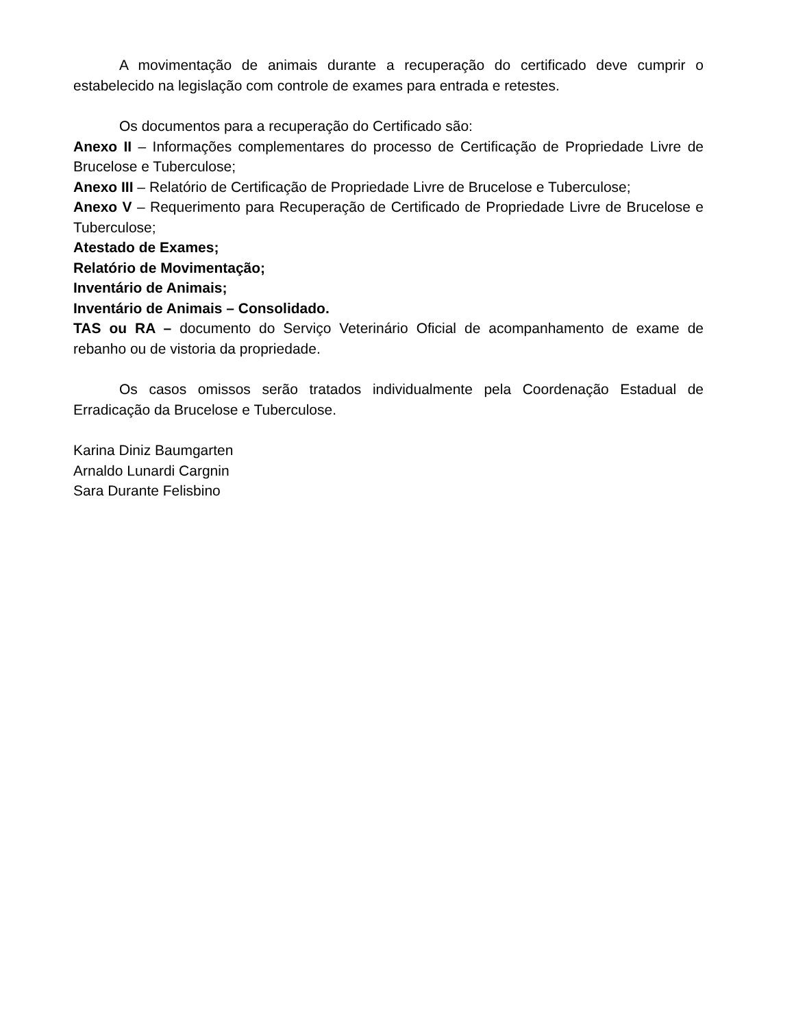A movimentação de animais durante a recuperação do certificado deve cumprir o estabelecido na legislação com controle de exames para entrada e retestes.
Os documentos para a recuperação do Certificado são:
Anexo II – Informações complementares do processo de Certificação de Propriedade Livre de Brucelose e Tuberculose;
Anexo III – Relatório de Certificação de Propriedade Livre de Brucelose e Tuberculose;
Anexo V – Requerimento para Recuperação de Certificado de Propriedade Livre de Brucelose e Tuberculose;
Atestado de Exames;
Relatório de Movimentação;
Inventário de Animais;
Inventário de Animais – Consolidado.
TAS ou RA – documento do Serviço Veterinário Oficial de acompanhamento de exame de rebanho ou de vistoria da propriedade.
Os casos omissos serão tratados individualmente pela Coordenação Estadual de Erradicação da Brucelose e Tuberculose.
Karina Diniz Baumgarten
Arnaldo Lunardi Cargnin
Sara Durante Felisbino